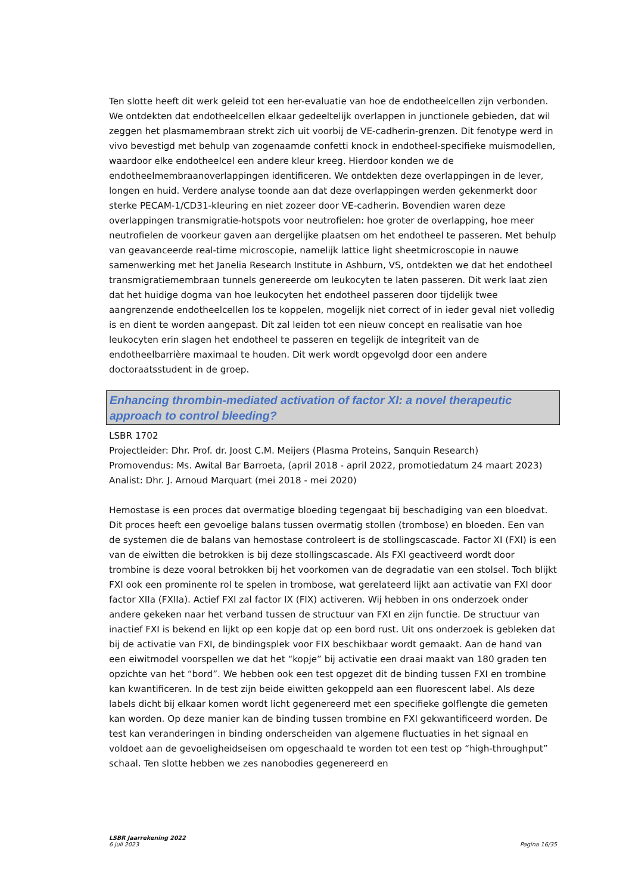Ten slotte heeft dit werk geleid tot een her-evaluatie van hoe de endotheelcellen zijn verbonden. We ontdekten dat endotheelcellen elkaar gedeeltelijk overlappen in junctionele gebieden, dat wil zeggen het plasmamembraan strekt zich uit voorbij de VE-cadherin-grenzen. Dit fenotype werd in vivo bevestigd met behulp van zogenaamde confetti knock in endotheel-specifieke muismodellen, waardoor elke endotheelcel een andere kleur kreeg. Hierdoor konden we de endotheelmembraanoverlappingen identificeren. We ontdekten deze overlappingen in de lever, longen en huid. Verdere analyse toonde aan dat deze overlappingen werden gekenmerkt door sterke PECAM-1/CD31-kleuring en niet zozeer door VE-cadherin. Bovendien waren deze overlappingen transmigratie-hotspots voor neutrofielen: hoe groter de overlapping, hoe meer neutrofielen de voorkeur gaven aan dergelijke plaatsen om het endotheel te passeren. Met behulp van geavanceerde real-time microscopie, namelijk lattice light sheetmicroscopie in nauwe samenwerking met het Janelia Research Institute in Ashburn, VS, ontdekten we dat het endotheel transmigratiemembraan tunnels genereerde om leukocyten te laten passeren. Dit werk laat zien dat het huidige dogma van hoe leukocyten het endotheel passeren door tijdelijk twee aangrenzende endotheelcellen los te koppelen, mogelijk niet correct of in ieder geval niet volledig is en dient te worden aangepast. Dit zal leiden tot een nieuw concept en realisatie van hoe leukocyten erin slagen het endotheel te passeren en tegelijk de integriteit van de endotheelbarrière maximaal te houden. Dit werk wordt opgevolgd door een andere doctoraatsstudent in de groep.
Enhancing thrombin-mediated activation of factor XI: a novel therapeutic approach to control bleeding?
LSBR 1702
Projectleider: Dhr. Prof. dr. Joost C.M. Meijers (Plasma Proteins, Sanquin Research)
Promovendus: Ms. Awital Bar Barroeta, (april 2018 - april 2022, promotiedatum 24 maart 2023)
Analist: Dhr. J. Arnoud Marquart (mei 2018 - mei 2020)
Hemostase is een proces dat overmatige bloeding tegengaat bij beschadiging van een bloedvat. Dit proces heeft een gevoelige balans tussen overmatig stollen (trombose) en bloeden. Een van de systemen die de balans van hemostase controleert is de stollingscascade. Factor XI (FXI) is een van de eiwitten die betrokken is bij deze stollingscascade. Als FXI geactiveerd wordt door trombine is deze vooral betrokken bij het voorkomen van de degradatie van een stolsel. Toch blijkt FXI ook een prominente rol te spelen in trombose, wat gerelateerd lijkt aan activatie van FXI door factor XIIa (FXIIa). Actief FXI zal factor IX (FIX) activeren. Wij hebben in ons onderzoek onder andere gekeken naar het verband tussen de structuur van FXI en zijn functie. De structuur van inactief FXI is bekend en lijkt op een kopje dat op een bord rust. Uit ons onderzoek is gebleken dat bij de activatie van FXI, de bindingsplek voor FIX beschikbaar wordt gemaakt. Aan de hand van een eiwitmodel voorspellen we dat het “kopje” bij activatie een draai maakt van 180 graden ten opzichte van het “bord”. We hebben ook een test opgezet dit de binding tussen FXI en trombine kan kwantificeren. In de test zijn beide eiwitten gekoppeld aan een fluorescent label. Als deze labels dicht bij elkaar komen wordt licht gegenereerd met een specifieke golflengte die gemeten kan worden. Op deze manier kan de binding tussen trombine en FXI gekwantificeerd worden. De test kan veranderingen in binding onderscheiden van algemene fluctuaties in het signaal en voldoet aan de gevoeligheidseisen om opgeschaald te worden tot een test op “high-throughput” schaal. Ten slotte hebben we zes nanobodies gegenereerd en
LSBR Jaarrekening 2022
6 juli 2023
Pagina 16/35